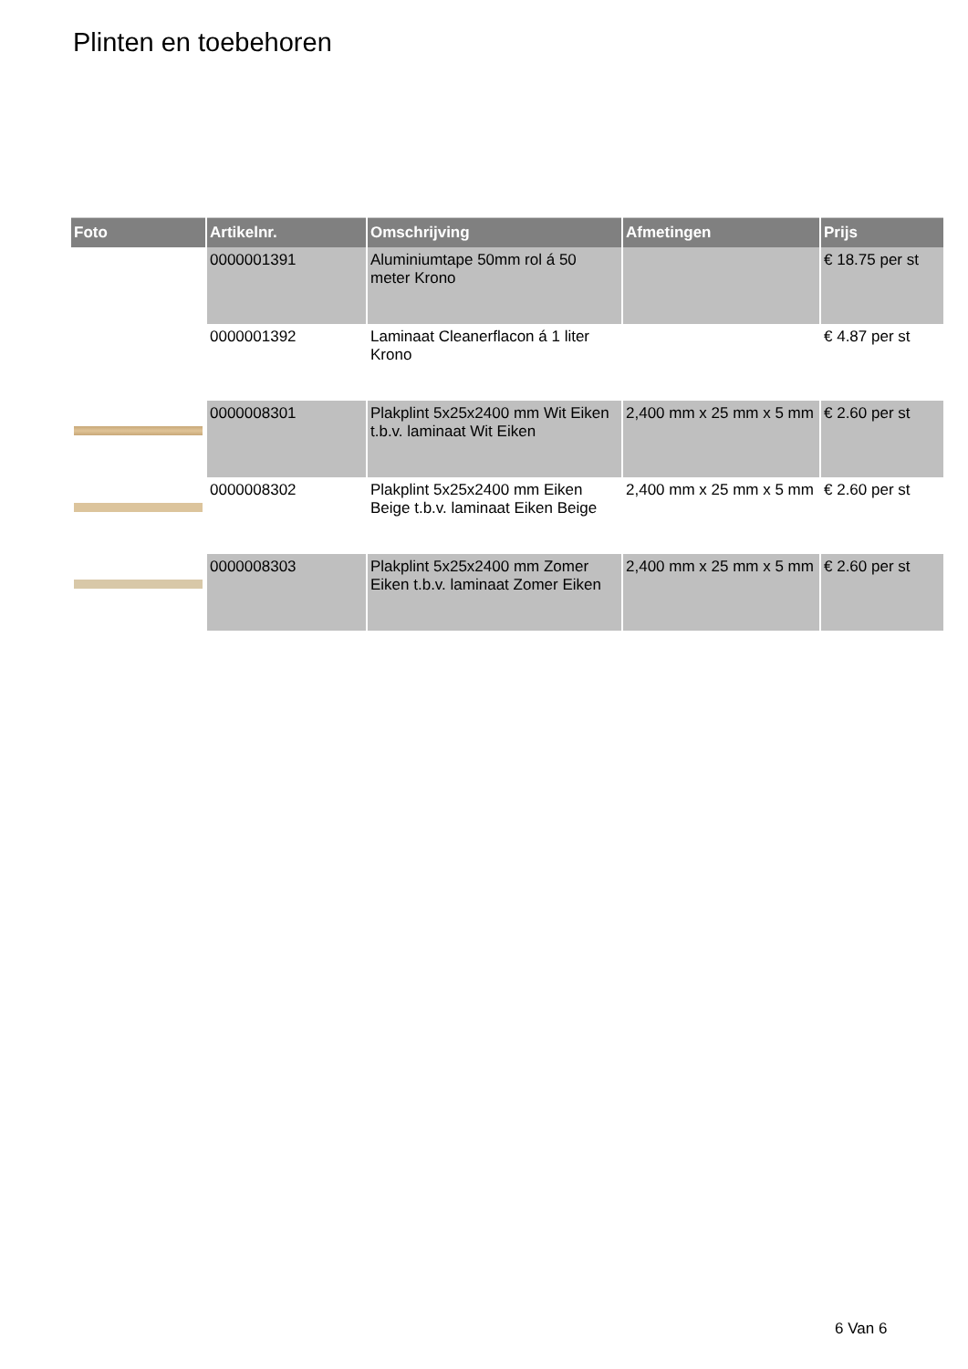Plinten en toebehoren
| Foto | Artikelnr. | Omschrijving | Afmetingen | Prijs |
| --- | --- | --- | --- | --- |
| | 0000001391 | Aluminiumtape 50mm rol á 50 meter Krono | | € 18.75 per st |
| | 0000001392 | Laminaat Cleanerflacon á 1 liter Krono | | € 4.87 per st |
| | 0000008301 | Plakplint 5x25x2400 mm Wit Eiken t.b.v. laminaat Wit Eiken | 2,400 mm x 25 mm x 5 mm | € 2.60 per st |
| | 0000008302 | Plakplint 5x25x2400 mm Eiken Beige t.b.v. laminaat Eiken Beige | 2,400 mm x 25 mm x 5 mm | € 2.60 per st |
| | 0000008303 | Plakplint 5x25x2400 mm Zomer Eiken t.b.v. laminaat Zomer Eiken | 2,400 mm x 25 mm x 5 mm | € 2.60 per st |
6 Van 6